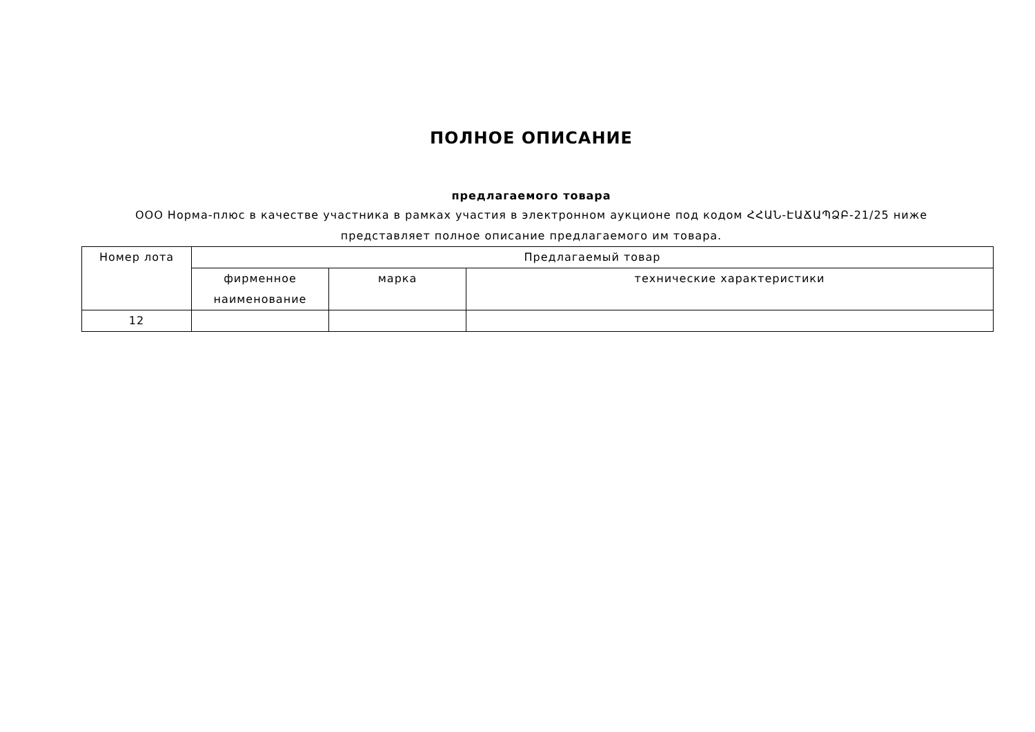ПОЛНОЕ ОПИСАНИЕ
предлагаемого товара
ООО Норма-плюс в качестве участника в рамках участия в электронном аукционе под кодом ՀՀԱՆ-ԷԱՃԱՊՁԲ-21/25 ниже
представляет полное описание предлагаемого им товара.
| Номер лота | Предлагаемый товар | | |
| | фирменное наименование | марка | технические характеристики |
| 12 | | | |